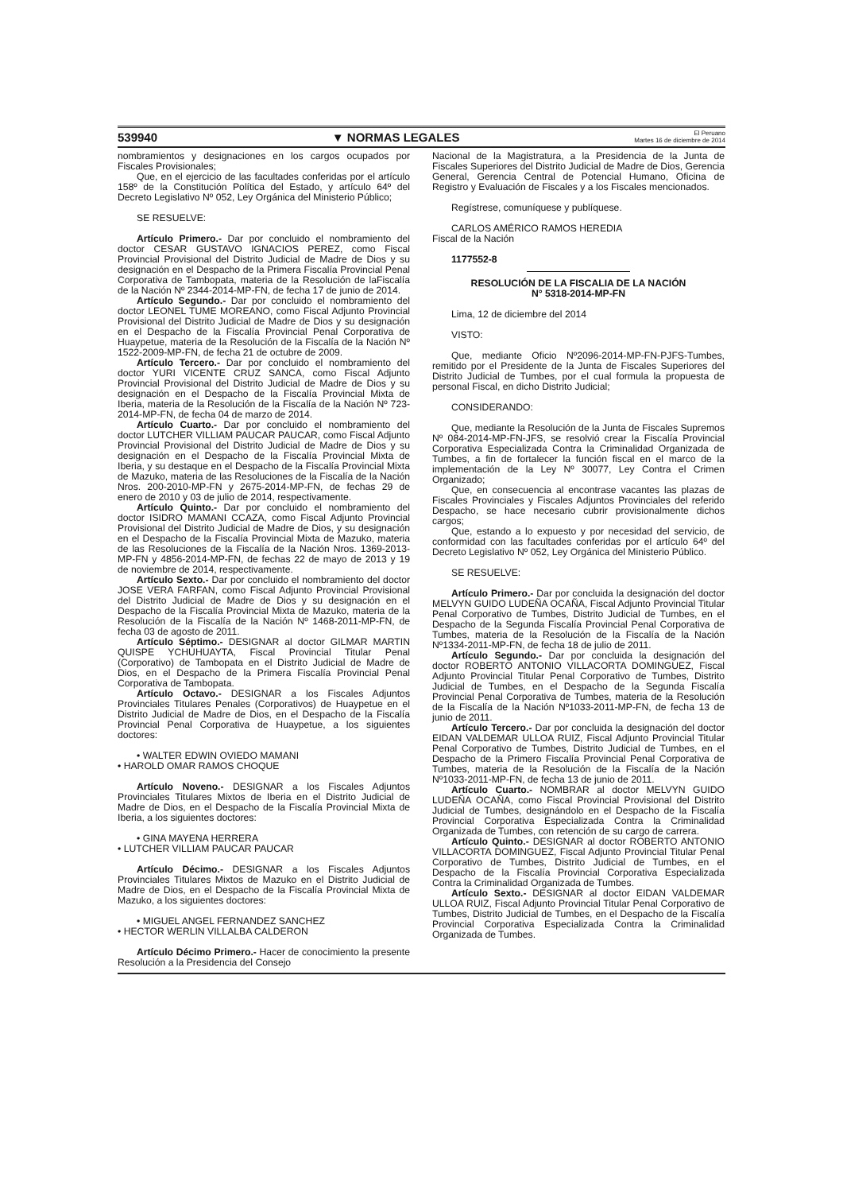539940 ▼ NORMAS LEGALES El Peruano
Martes 16 de diciembre de 2014
nombramientos y designaciones en los cargos ocupados por Fiscales Provisionales;
Que, en el ejercicio de las facultades conferidas por el artículo 158º de la Constitución Política del Estado, y artículo 64º del Decreto Legislativo Nº 052, Ley Orgánica del Ministerio Público;
SE RESUELVE:
Artículo Primero.- Dar por concluido el nombramiento del doctor CESAR GUSTAVO IGNACIOS PEREZ, como Fiscal Provincial Provisional del Distrito Judicial de Madre de Dios y su designación en el Despacho de la Primera Fiscalía Provincial Penal Corporativa de Tambopata, materia de la Resolución de laFiscalía de la Nación Nº 2344-2014-MP-FN, de fecha 17 de junio de 2014.
Artículo Segundo.- Dar por concluido el nombramiento del doctor LEONEL TUME MOREANO, como Fiscal Adjunto Provincial Provisional del Distrito Judicial de Madre de Dios y su designación en el Despacho de la Fiscalía Provincial Penal Corporativa de Huaypetue, materia de la Resolución de la Fiscalía de la Nación Nº 1522-2009-MP-FN, de fecha 21 de octubre de 2009.
Artículo Tercero.- Dar por concluido el nombramiento del doctor YURI VICENTE CRUZ SANCA, como Fiscal Adjunto Provincial Provisional del Distrito Judicial de Madre de Dios y su designación en el Despacho de la Fiscalía Provincial Mixta de Iberia, materia de la Resolución de la Fiscalía de la Nación Nº 723-2014-MP-FN, de fecha 04 de marzo de 2014.
Artículo Cuarto.- Dar por concluido el nombramiento del doctor LUTCHER VILLIAM PAUCAR PAUCAR, como Fiscal Adjunto Provincial Provisional del Distrito Judicial de Madre de Dios y su designación en el Despacho de la Fiscalía Provincial Mixta de Iberia, y su destaque en el Despacho de la Fiscalía Provincial Mixta de Mazuko, materia de las Resoluciones de la Fiscalía de la Nación Nros. 200-2010-MP-FN y 2675-2014-MP-FN, de fechas 29 de enero de 2010 y 03 de julio de 2014, respectivamente.
Artículo Quinto.- Dar por concluido el nombramiento del doctor ISIDRO MAMANI CCAZA, como Fiscal Adjunto Provincial Provisional del Distrito Judicial de Madre de Dios, y su designación en el Despacho de la Fiscalía Provincial Mixta de Mazuko, materia de las Resoluciones de la Fiscalía de la Nación Nros. 1369-2013-MP-FN y 4856-2014-MP-FN, de fechas 22 de mayo de 2013 y 19 de noviembre de 2014, respectivamente.
Artículo Sexto.- Dar por concluido el nombramiento del doctor JOSE VERA FARFAN, como Fiscal Adjunto Provincial Provisional del Distrito Judicial de Madre de Dios y su designación en el Despacho de la Fiscalía Provincial Mixta de Mazuko, materia de la Resolución de la Fiscalía de la Nación Nº 1468-2011-MP-FN, de fecha 03 de agosto de 2011.
Artículo Séptimo.- DESIGNAR al doctor GILMAR MARTIN QUISPE YCHUHUAYTA, Fiscal Provincial Titular Penal (Corporativo) de Tambopata en el Distrito Judicial de Madre de Dios, en el Despacho de la Primera Fiscalía Provincial Penal Corporativa de Tambopata.
Artículo Octavo.- DESIGNAR a los Fiscales Adjuntos Provinciales Titulares Penales (Corporativos) de Huaypetue en el Distrito Judicial de Madre de Dios, en el Despacho de la Fiscalía Provincial Penal Corporativa de Huaypetue, a los siguientes doctores:
• WALTER EDWIN OVIEDO MAMANI
• HAROLD OMAR RAMOS CHOQUE
Artículo Noveno.- DESIGNAR a los Fiscales Adjuntos Provinciales Titulares Mixtos de Iberia en el Distrito Judicial de Madre de Dios, en el Despacho de la Fiscalía Provincial Mixta de Iberia, a los siguientes doctores:
• GINA MAYENA HERRERA
• LUTCHER VILLIAM PAUCAR PAUCAR
Artículo Décimo.- DESIGNAR a los Fiscales Adjuntos Provinciales Titulares Mixtos de Mazuko en el Distrito Judicial de Madre de Dios, en el Despacho de la Fiscalía Provincial Mixta de Mazuko, a los siguientes doctores:
• MIGUEL ANGEL FERNANDEZ SANCHEZ
• HECTOR WERLIN VILLALBA CALDERON
Artículo Décimo Primero.- Hacer de conocimiento la presente Resolución a la Presidencia del Consejo
Nacional de la Magistratura, a la Presidencia de la Junta de Fiscales Superiores del Distrito Judicial de Madre de Dios, Gerencia General, Gerencia Central de Potencial Humano, Oficina de Registro y Evaluación de Fiscales y a los Fiscales mencionados.
Regístrese, comuníquese y publíquese.
CARLOS AMÉRICO RAMOS HEREDIA
Fiscal de la Nación
1177552-8
RESOLUCIÓN DE LA FISCALIA DE LA NACIÓN
N° 5318-2014-MP-FN
Lima, 12 de diciembre del 2014
VISTO:
Que, mediante Oficio Nº2096-2014-MP-FN-PJFS-Tumbes, remitido por el Presidente de la Junta de Fiscales Superiores del Distrito Judicial de Tumbes, por el cual formula la propuesta de personal Fiscal, en dicho Distrito Judicial;
CONSIDERANDO:
Que, mediante la Resolución de la Junta de Fiscales Supremos Nº 084-2014-MP-FN-JFS, se resolvió crear la Fiscalía Provincial Corporativa Especializada Contra la Criminalidad Organizada de Tumbes, a fin de fortalecer la función fiscal en el marco de la implementación de la Ley Nº 30077, Ley Contra el Crimen Organizado;
Que, en consecuencia al encontrase vacantes las plazas de Fiscales Provinciales y Fiscales Adjuntos Provinciales del referido Despacho, se hace necesario cubrir provisionalmente dichos cargos;
Que, estando a lo expuesto y por necesidad del servicio, de conformidad con las facultades conferidas por el artículo 64º del Decreto Legislativo Nº 052, Ley Orgánica del Ministerio Público.
SE RESUELVE:
Artículo Primero.- Dar por concluida la designación del doctor MELVYN GUIDO LUDEÑA OCAÑA, Fiscal Adjunto Provincial Titular Penal Corporativo de Tumbes, Distrito Judicial de Tumbes, en el Despacho de la Segunda Fiscalía Provincial Penal Corporativa de Tumbes, materia de la Resolución de la Fiscalía de la Nación Nº1334-2011-MP-FN, de fecha 18 de julio de 2011.
Artículo Segundo.- Dar por concluida la designación del doctor ROBERTO ANTONIO VILLACORTA DOMINGUEZ, Fiscal Adjunto Provincial Titular Penal Corporativo de Tumbes, Distrito Judicial de Tumbes, en el Despacho de la Segunda Fiscalía Provincial Penal Corporativa de Tumbes, materia de la Resolución de la Fiscalía de la Nación Nº1033-2011-MP-FN, de fecha 13 de junio de 2011.
Artículo Tercero.- Dar por concluida la designación del doctor EIDAN VALDEMAR ULLOA RUIZ, Fiscal Adjunto Provincial Titular Penal Corporativo de Tumbes, Distrito Judicial de Tumbes, en el Despacho de la Primero Fiscalía Provincial Penal Corporativa de Tumbes, materia de la Resolución de la Fiscalía de la Nación Nº1033-2011-MP-FN, de fecha 13 de junio de 2011.
Artículo Cuarto.- NOMBRAR al doctor MELVYN GUIDO LUDEÑA OCAÑA, como Fiscal Provincial Provisional del Distrito Judicial de Tumbes, designándolo en el Despacho de la Fiscalía Provincial Corporativa Especializada Contra la Criminalidad Organizada de Tumbes, con retención de su cargo de carrera.
Artículo Quinto.- DESIGNAR al doctor ROBERTO ANTONIO VILLACORTA DOMINGUEZ, Fiscal Adjunto Provincial Titular Penal Corporativo de Tumbes, Distrito Judicial de Tumbes, en el Despacho de la Fiscalía Provincial Corporativa Especializada Contra la Criminalidad Organizada de Tumbes.
Artículo Sexto.- DESIGNAR al doctor EIDAN VALDEMAR ULLOA RUIZ, Fiscal Adjunto Provincial Titular Penal Corporativo de Tumbes, Distrito Judicial de Tumbes, en el Despacho de la Fiscalía Provincial Corporativa Especializada Contra la Criminalidad Organizada de Tumbes.